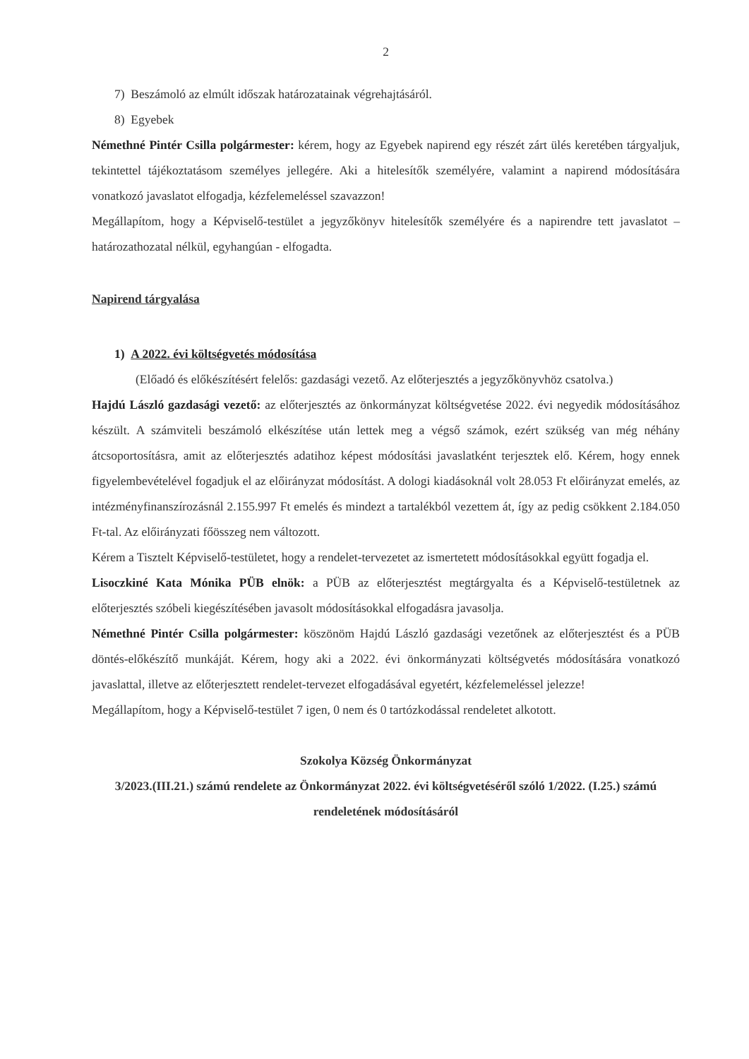2
7) Beszámoló az elmúlt időszak határozatainak végrehajtásáról.
8) Egyebek
Némethné Pintér Csilla polgármester: kérem, hogy az Egyebek napirend egy részét zárt ülés keretében tárgyaljuk, tekintettel tájékoztatásom személyes jellegére. Aki a hitelesítők személyére, valamint a napirend módosítására vonatkozó javaslatot elfogadja, kézfelemeléssel szavazzon!
Megállapítom, hogy a Képviselő-testület a jegyzőkönyv hitelesítők személyére és a napirendre tett javaslatot – határozathozatal nélkül, egyhangúan - elfogadta.
Napirend tárgyalása
1) A 2022. évi költségvetés módosítása
(Előadó és előkészítésért felelős: gazdasági vezető. Az előterjesztés a jegyzőkönyvhöz csatolva.)
Hajdú László gazdasági vezető: az előterjesztés az önkormányzat költségvetése 2022. évi negyedik módosításához készült. A számviteli beszámoló elkészítése után lettek meg a végső számok, ezért szükség van még néhány átcsoportosításra, amit az előterjesztés adatihoz képest módosítási javaslatként terjesztek elő. Kérem, hogy ennek figyelembevételével fogadjuk el az előirányzat módosítást. A dologi kiadásoknál volt 28.053 Ft előirányzat emelés, az intézményfinanszírozásnál 2.155.997 Ft emelés és mindezt a tartalékból vezettem át, így az pedig csökkent 2.184.050 Ft-tal. Az előirányzati főösszeg nem változott.
Kérem a Tisztelt Képviselő-testületet, hogy a rendelet-tervezetet az ismertetett módosításokkal együtt fogadja el.
Lisoczkiné Kata Mónika PÜB elnök: a PÜB az előterjesztést megtárgyalta és a Képviselő-testületnek az előterjesztés szóbeli kiegészítésében javasolt módosításokkal elfogadásra javasolja.
Némethné Pintér Csilla polgármester: köszönöm Hajdú László gazdasági vezetőnek az előterjesztést és a PÜB döntés-előkészítő munkáját. Kérem, hogy aki a 2022. évi önkormányzati költségvetés módosítására vonatkozó javaslattal, illetve az előterjesztett rendelet-tervezet elfogadásával egyetért, kézfelemeléssel jelezze!
Megállapítom, hogy a Képviselő-testület 7 igen, 0 nem és 0 tartózkodással rendeletet alkotott.
Szokolya Község Önkormányzat
3/2023.(III.21.) számú rendelete az Önkormányzat 2022. évi költségvetéséről szóló 1/2022. (I.25.) számú rendeletének módosításáról